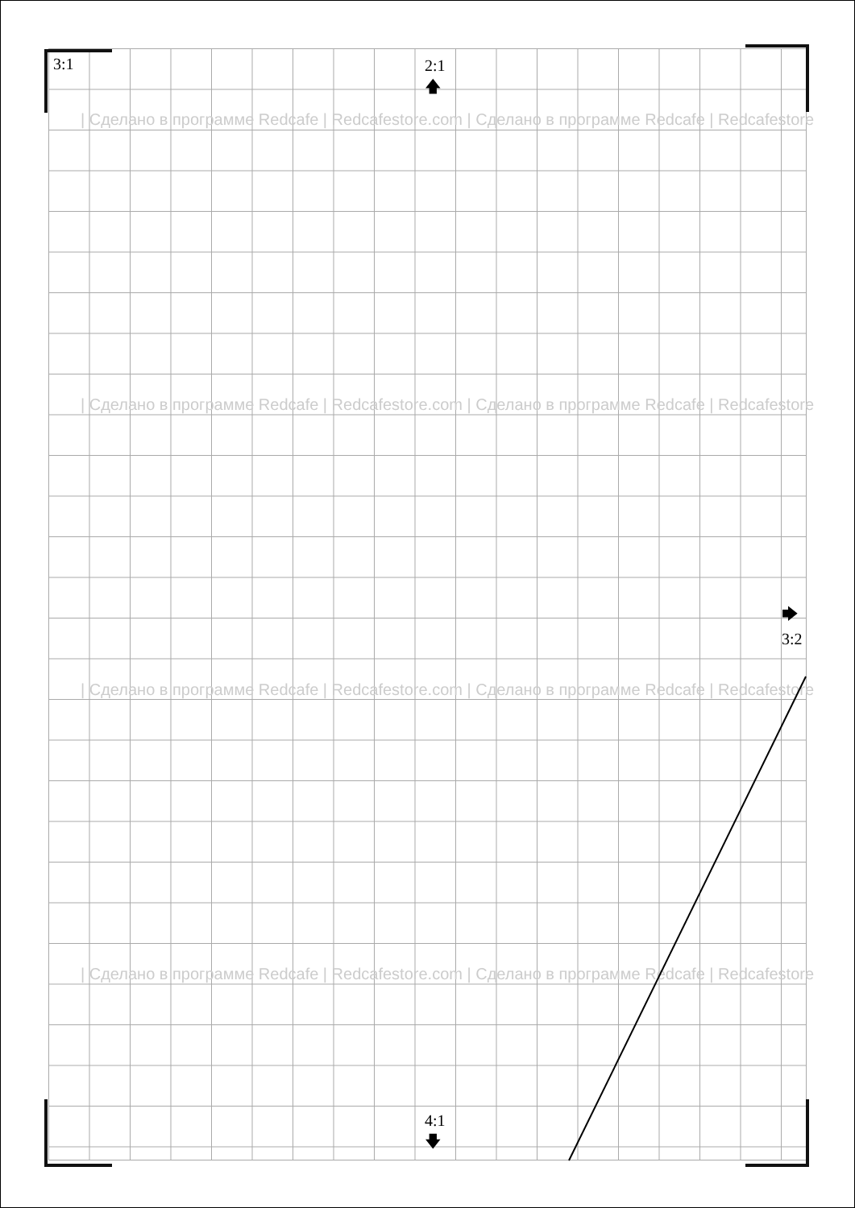3:1
2:1
🡅
| Сделано в программе Redcafe | Redcafestore.com | Сделано в программе Redcafe | Redcafestore
| Сделано в программе Redcafe | Redcafestore.com | Сделано в программе Redcafe | Redcafestore
🡆
3:2
| Сделано в программе Redcafe | Redcafestore.com | Сделано в программе Redcafe | Redcafestore
| Сделано в программе Redcafe | Redcafestore.com | Сделано в программе Redcafe | Redcafestore
4:1
🡇